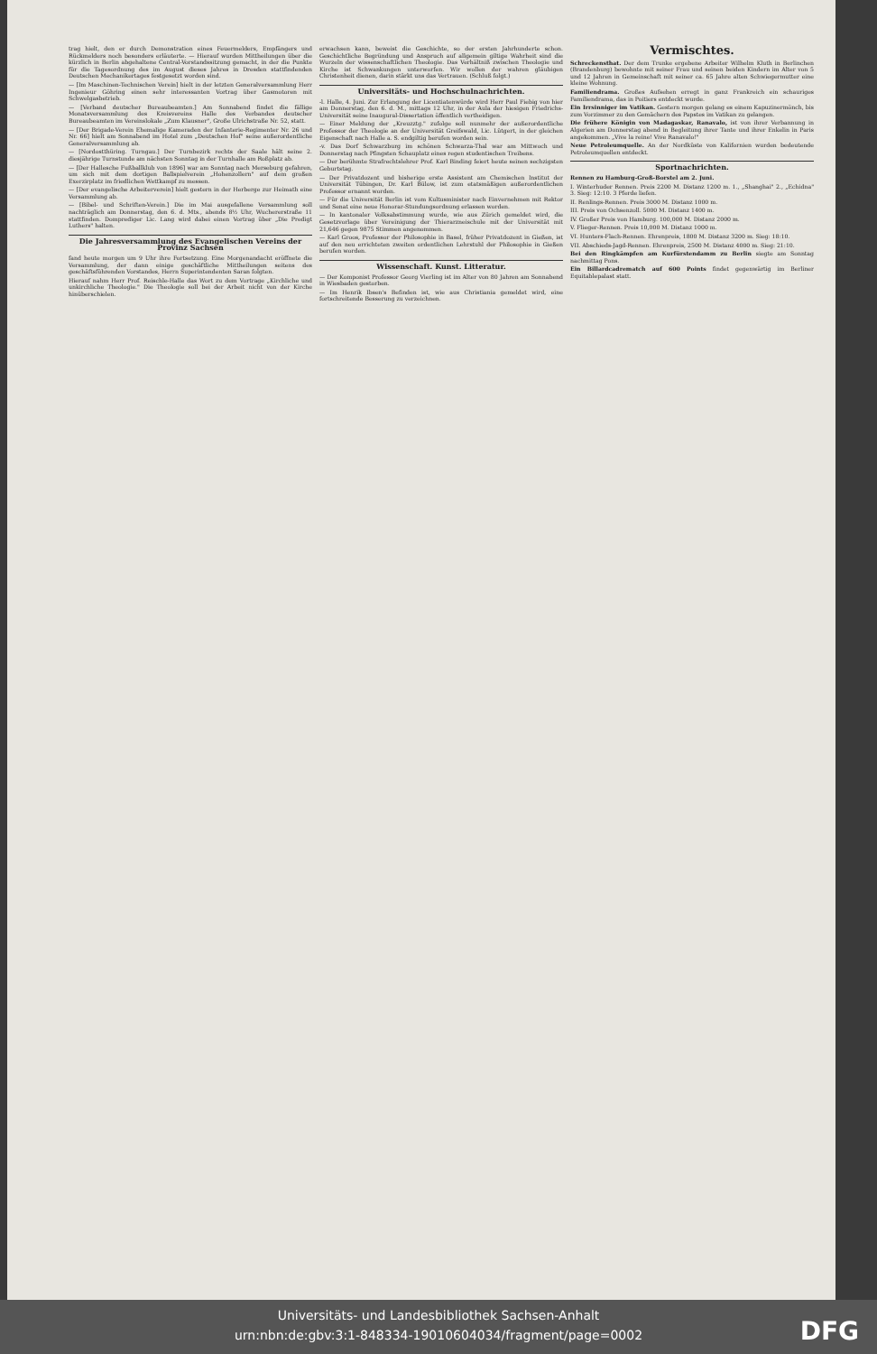trag hielt, den er durch Demonstration eines Feuermelders, Empfängers und Rückmelders noch besonders erläuterte. — Hierauf wurden Mittheilungen über die kürzlich in Berlin abgehaltene Central-Vorstandssitzung gemacht, in der die Punkte für die Tagesordnung des im August dieses Jahres in Dresden stattfindenden Deutschen Mechanikertages festgesetzt worden sind.
— [Im Maschinen-Technischen Verein] hielt in der letzten Generalversammlung Herr Ingenieur Göhring einen sehr interessanten Vortrag über Gasmotoren mit Schwelgasbetrieb.
— [Verband deutscher Bureaubeamten.] Am Sonnabend findet die fällige Monatsversammlung des Kreisvereins Halle des Verbandes deutscher Bureaubeamten im Vereinslokale „Zum Klausner", Große Ulrichstraße Nr. 52, statt.
— [Der Brigade-Verein Ehemalige Kameraden der Infanterie-Regimenter Nr. 26 und Nr. 66] hielt am Sonnabend im Hotel zum „Deutschen Hof" seine außerordentliche Generalversammlung ab.
— [Nordostthüring. Turngau.] Der Turnbezirk rechts der Saale hält seine 2. diesjährige Turnstunde am nächsten Sonntag in der Turnhalle am Roßplatz ab.
— [Der Hallesche Fußballklub von 1896] war am Sonntag nach Merseburg gefahren, um sich mit dem dortigen Ballspielverein „Hohenzollern" auf dem großen Exerzirplatz im friedlichen Wettkampf zu messen.
— [Der evangelische Arbeiterverein] hielt gestern in der Herberge zur Heimath eine Versammlung ab.
— [Bibel- und Schriften-Verein.] Die im Mai ausgefallene Versammlung soll nachträglich am Donnerstag, den 6. d. Mts., abends 8½ Uhr, Wucherer­straße 11 stattfinden. Domprediger Lic. Lang wird dabei einen Vortrag über „Die Predigt Luthers" halten.
Die Jahresversammlung des Evangelischen Vereins der Provinz Sachsen
fand heute morgen um 9 Uhr ihre Fortsetzung. Eine Morgenandacht eröffnete die Versammlung, der dann einige geschäftliche Mittheilungen seitens des geschäftsführenden Vorstandes, Herrn Superintendenten Saran folgten.
Hierauf nahm Herr Prof. Reischle-Halle das Wort zu dem Vortrage „Kirchliche und unkirchliche Theologie." Die Theologie soll bei der Arbeit nicht von der Kirche hinüberschielen.
erwachsen kann, beweist die Geschichte, so der ersten Jahrhunderte schon. Geschichtliche Begründung und Anspruch auf allgemein giltige Wahrheit sind die Wurzeln der wissenschaftlichen Theologie. Das Verhältniß zwischen Theologie und Kirche ist Schwankungen unterworfen. Wir wollen der wahren gläubigen Christenheit dienen, darin stärkt uns das Vertrauen. (Schluß folgt.)
Universitäts- und Hochschulnachrichten.
-l. Halle, 4. Juni. Zur Erlangung der Licentiatenwürde wird Herr Paul Fiebig von hier am Donnerstag, den 6. d. M., mittags 12 Uhr, in der Aula der hiesigen Friedrichs-Universität seine Inaugural-Dissertation öffentlich vertheidigen.
— Einer Meldung der „Kreuzztg." zufolge soll nunmehr der außerordentliche Professor der Theologie an der Universität Greifswald, Lic. Lütgert, in der gleichen Eigenschaft nach Halle a. S. endgiltig berufen worden sein.
-v. Das Dorf Schwarzburg im schönen Schwarza-Thal war am Mittwoch und Donnerstag nach Pfingsten Schauplatz eines regen studentischen Treibens.
— Der berühmte Strafrechtslehrer Prof. Karl Binding feiert heute seinen sechzigsten Geburtstag.
— Der Privatdozent und bisherige erste Assistent am Chemischen Institut der Universität Tübingen, Dr. Karl Bülow, ist zum etatsmäßigen außerordentlichen Professor ernannt worden.
— Für die Universität Berlin ist vom Kultusminister nach Einvernehmen mit Rektor und Senat eine neue Honorar-Stundungsordnung erlassen worden.
— In kantonaler Volksabstimmung wurde, wie aus Zürich gemeldet wird, die Gesetzvorlage über Vereinigung der Thierarzneischule mit der Universität mit 21,646 gegen 9875 Stimmen angenommen.
— Karl Groos, Professor der Philosophie in Basel, früher Privatdozent in Gießen, ist auf den neu errichteten zweiten ordentlichen Lehrstuhl der Philosophie in Gießen berufen worden.
Wissenschaft. Kunst. Litteratur.
— Der Komponist Professor Georg Vierling ist im Alter von 80 Jahren am Sonnabend in Wiesbaden gestorben.
— Im Henrik Ibsen's Befinden ist, wie aus Christiania gemeldet wird, eine fortschreitende Besserung zu verzeichnen.
Vermischtes.
Schreckensthat. Der dem Trunke ergebene Arbeiter Wilhelm Kluth in Berlinchen (Brandenburg) bewohnte mit seiner Frau und seinen beiden Kindern im Alter von 5 und 12 Jahren in Gemeinschaft mit seiner ca. 65 Jahre alten Schwiegermutter eine kleine Wohnung.
Familiendrama. Großes Aufsehen erregt in ganz Frankreich ein schauriges Familiendrama, das in Poitiers entdeckt wurde.
Ein Irrsinniger im Vatikan. Gestern morgen gelang es einem Kapuzinermönch, bis zum Vorzimmer zu den Gemächern des Papstes im Vatikan zu gelangen.
Die frühere Königin von Madagaskar, Ranavalo, ist von ihrer Verbannung in Algerien am Donnerstag abend in Begleitung ihrer Tante und ihrer Enkelin in Paris angekommen. „Vive la reine! Vive Ranavalo!"
Neue Petroleumquelle. An der Nordküste von Kalifornien wurden bedeutende Petroleumquellen entdeckt.
Sportnachrichten.
Rennen zu Hamburg-Groß-Borstel am 2. Juni.
I. Winterhuder Rennen. Preis 2200 M. Distanz 1200 m. 1., „Shanghai" 2., „Echidna" 3. Sieg: 12:10. 3 Pferde liefen.
II. Renlings-Rennen. Preis 3000 M. Distanz 1000 m.
III. Preis von Ochsenzoll. 5000 M. Distanz 1400 m.
IV. Großer Preis von Hamburg. 100,000 M. Distanz 2000 m.
V. Flieger-Rennen. Preis 10,000 M. Distanz 1000 m.
VI. Hunters-Flach-Rennen. Ehrenpreis, 1800 M. Distanz 3200 m. Sieg: 18:10.
VII. Abschieds-Jagd-Rennen. Ehrenpreis, 2500 M. Distanz 4000 m. Sieg: 21:10.
Bei den Ringkämpfen am Kurfürstendamm zu Berlin siegte am Sonntag nachmittag Pons.
Ein Billardcadrematch auf 600 Points findet gegenwärtig im Berliner Equitablepalast statt.
Universitäts- und Landesbibliothek Sachsen-Anhalt
urn:nbn:de:gbv:3:1-848334-19010604034/fragment/page=0002
DFG